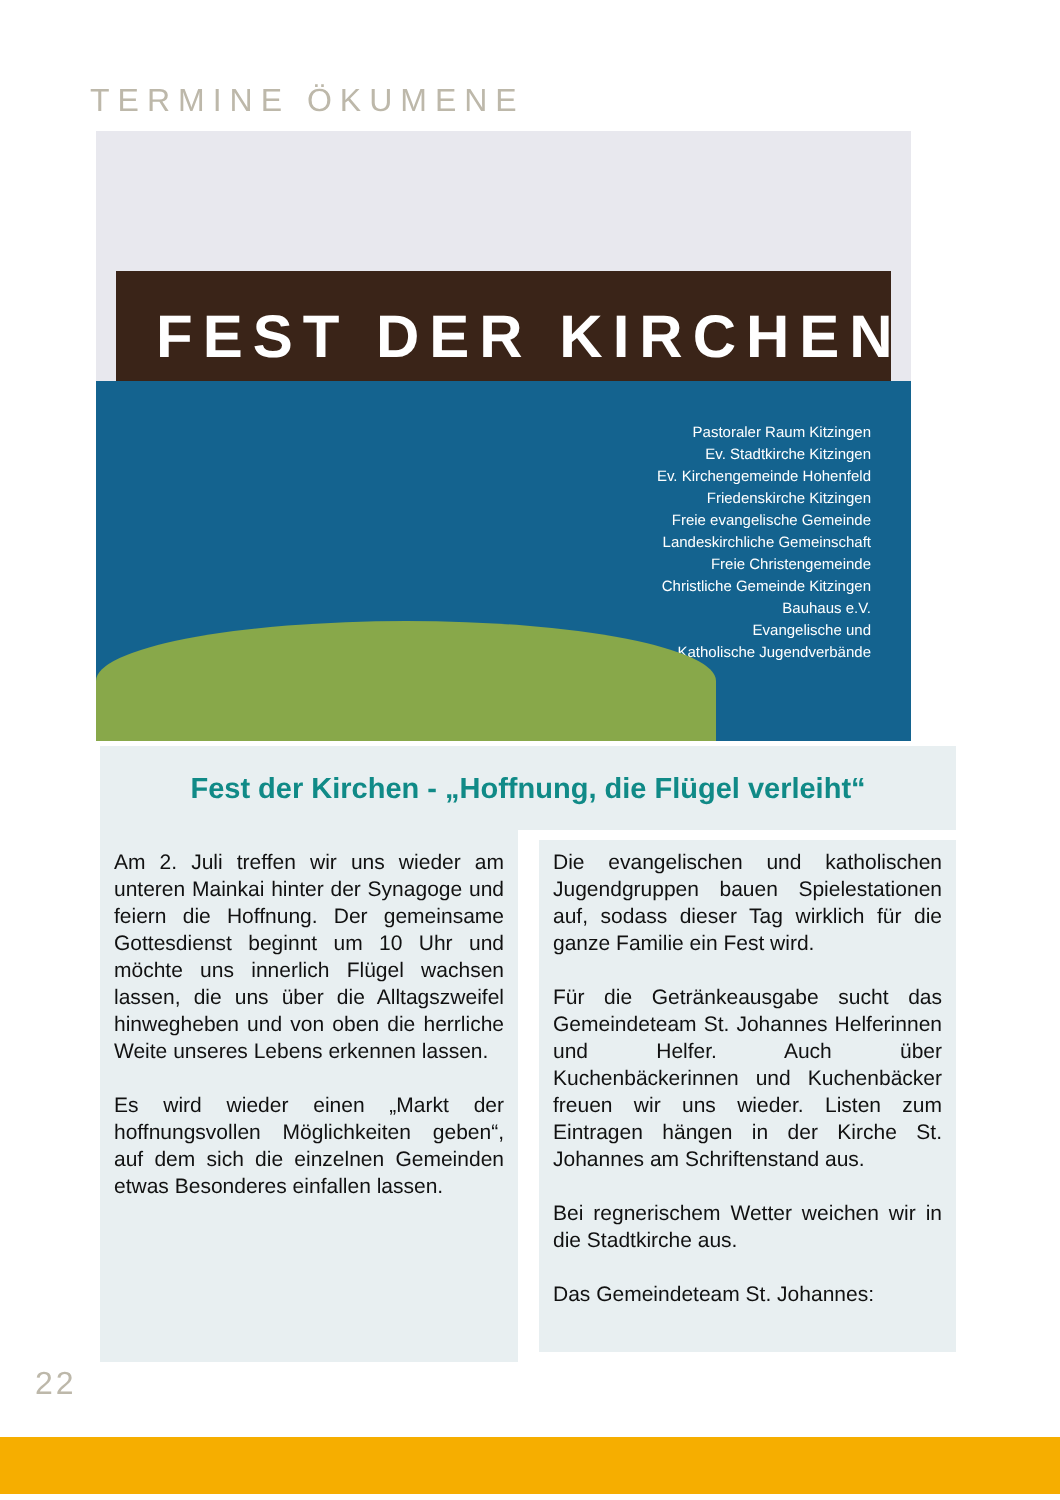TERMINE ÖKUMENE
FEST DER KIRCHEN
Pastoraler Raum Kitzingen
Ev. Stadtkirche Kitzingen
Ev. Kirchengemeinde Hohenfeld
Friedenskirche Kitzingen
Freie evangelische Gemeinde
Landeskirchliche Gemeinschaft
Freie Christengemeinde
Christliche Gemeinde Kitzingen
Bauhaus e.V.
Evangelische und
Katholische Jugendverbände
Fest der Kirchen - „Hoffnung, die Flügel verleiht“
Am 2. Juli treffen wir uns wieder am unteren Mainkai hinter der Synagoge und feiern die Hoffnung. Der gemeinsame Gottesdienst beginnt um 10 Uhr und möchte uns innerlich Flügel wachsen lassen, die uns über die Alltagszweifel hinwegheben und von oben die herrliche Weite unseres Lebens erkennen lassen.
Es wird wieder einen „Markt der hoffnungsvollen Möglichkeiten geben“, auf dem sich die einzelnen Gemeinden etwas Besonderes einfallen lassen.
Die evangelischen und katholischen Jugendgruppen bauen Spielestationen auf, sodass dieser Tag wirklich für die ganze Familie ein Fest wird.
Für die Getränkeausgabe sucht das Gemeindeteam St. Johannes Helferinnen und Helfer. Auch über Kuchenbäckerinnen und Kuchenbäcker freuen wir uns wieder. Listen zum Eintragen hängen in der Kirche St. Johannes am Schriftenstand aus.
Bei regnerischem Wetter weichen wir in die Stadtkirche aus.
Das Gemeindeteam St. Johannes:
22